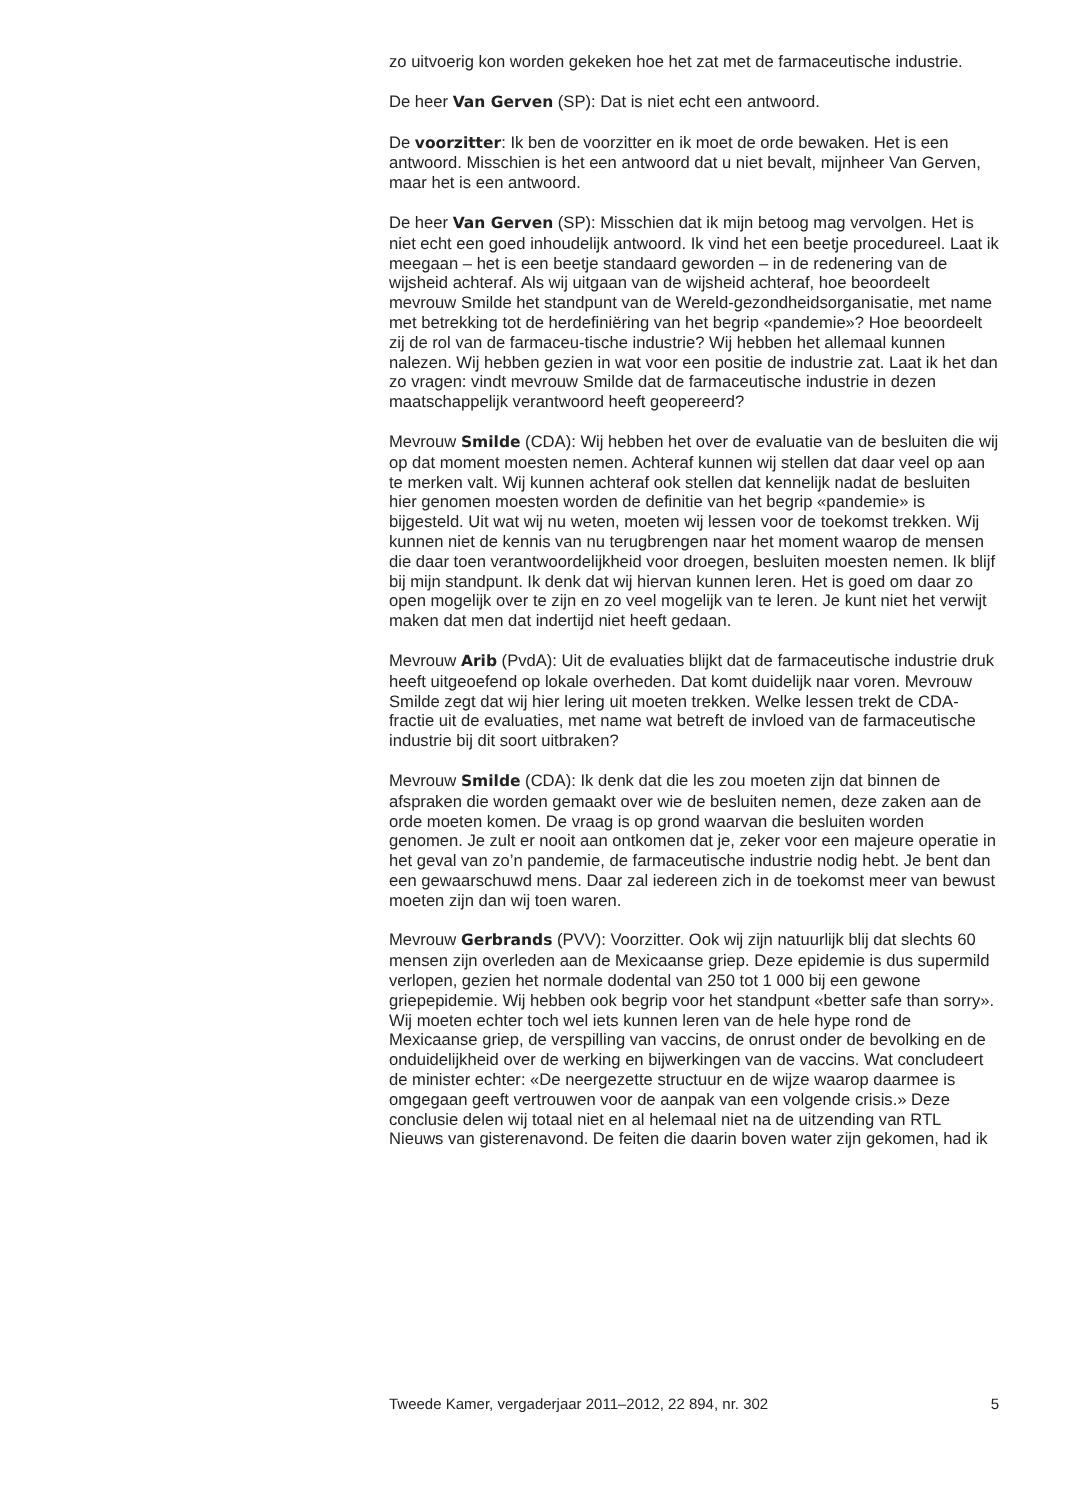zo uitvoerig kon worden gekeken hoe het zat met de farmaceutische industrie.
De heer Van Gerven (SP): Dat is niet echt een antwoord.
De voorzitter: Ik ben de voorzitter en ik moet de orde bewaken. Het is een antwoord. Misschien is het een antwoord dat u niet bevalt, mijnheer Van Gerven, maar het is een antwoord.
De heer Van Gerven (SP): Misschien dat ik mijn betoog mag vervolgen. Het is niet echt een goed inhoudelijk antwoord. Ik vind het een beetje procedureel. Laat ik meegaan – het is een beetje standaard geworden – in de redenering van de wijsheid achteraf. Als wij uitgaan van de wijsheid achteraf, hoe beoordeelt mevrouw Smilde het standpunt van de Wereld-gezondheidsorganisatie, met name met betrekking tot de herdefiniëring van het begrip «pandemie»? Hoe beoordeelt zij de rol van de farmaceu-tische industrie? Wij hebben het allemaal kunnen nalezen. Wij hebben gezien in wat voor een positie de industrie zat. Laat ik het dan zo vragen: vindt mevrouw Smilde dat de farmaceutische industrie in dezen maatschappelijk verantwoord heeft geopereerd?
Mevrouw Smilde (CDA): Wij hebben het over de evaluatie van de besluiten die wij op dat moment moesten nemen. Achteraf kunnen wij stellen dat daar veel op aan te merken valt. Wij kunnen achteraf ook stellen dat kennelijk nadat de besluiten hier genomen moesten worden de definitie van het begrip «pandemie» is bijgesteld. Uit wat wij nu weten, moeten wij lessen voor de toekomst trekken. Wij kunnen niet de kennis van nu terugbrengen naar het moment waarop de mensen die daar toen verantwoordelijkheid voor droegen, besluiten moesten nemen. Ik blijf bij mijn standpunt. Ik denk dat wij hiervan kunnen leren. Het is goed om daar zo open mogelijk over te zijn en zo veel mogelijk van te leren. Je kunt niet het verwijt maken dat men dat indertijd niet heeft gedaan.
Mevrouw Arib (PvdA): Uit de evaluaties blijkt dat de farmaceutische industrie druk heeft uitgeoefend op lokale overheden. Dat komt duidelijk naar voren. Mevrouw Smilde zegt dat wij hier lering uit moeten trekken. Welke lessen trekt de CDA-fractie uit de evaluaties, met name wat betreft de invloed van de farmaceutische industrie bij dit soort uitbraken?
Mevrouw Smilde (CDA): Ik denk dat die les zou moeten zijn dat binnen de afspraken die worden gemaakt over wie de besluiten nemen, deze zaken aan de orde moeten komen. De vraag is op grond waarvan die besluiten worden genomen. Je zult er nooit aan ontkomen dat je, zeker voor een majeure operatie in het geval van zo’n pandemie, de farmaceutische industrie nodig hebt. Je bent dan een gewaarschuwd mens. Daar zal iedereen zich in de toekomst meer van bewust moeten zijn dan wij toen waren.
Mevrouw Gerbrands (PVV): Voorzitter. Ook wij zijn natuurlijk blij dat slechts 60 mensen zijn overleden aan de Mexicaanse griep. Deze epidemie is dus supermild verlopen, gezien het normale dodental van 250 tot 1 000 bij een gewone griepepidemie. Wij hebben ook begrip voor het standpunt «better safe than sorry». Wij moeten echter toch wel iets kunnen leren van de hele hype rond de Mexicaanse griep, de verspilling van vaccins, de onrust onder de bevolking en de onduidelijkheid over de werking en bijwerkingen van de vaccins. Wat concludeert de minister echter: «De neergezette structuur en de wijze waarop daarmee is omgegaan geeft vertrouwen voor de aanpak van een volgende crisis.» Deze conclusie delen wij totaal niet en al helemaal niet na de uitzending van RTL Nieuws van gisterenavond. De feiten die daarin boven water zijn gekomen, had ik
Tweede Kamer, vergaderjaar 2011–2012, 22 894, nr. 302 5